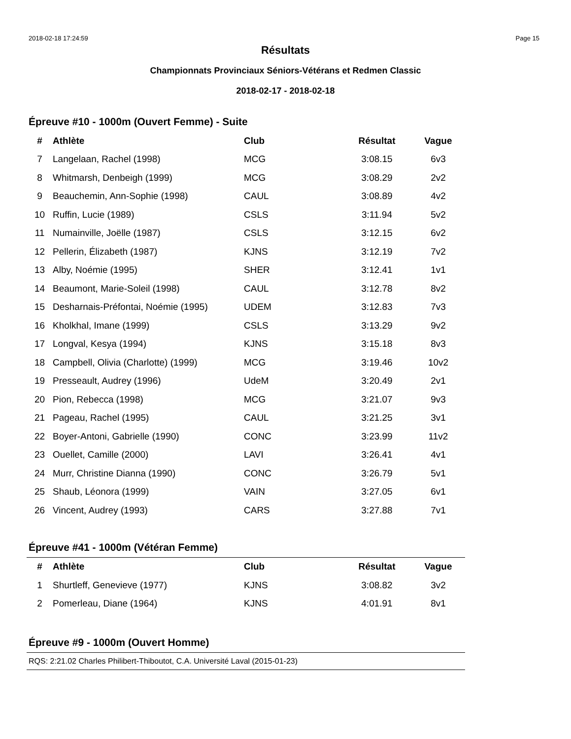2018-02-18 17:24:59 Page 15
Résultats
Championnats Provinciaux Séniors-Vétérans et Redmen Classic
2018-02-17 - 2018-02-18
Épreuve #10 - 1000m (Ouvert Femme) - Suite
| # | Athlète | Club | Résultat | Vague |
| --- | --- | --- | --- | --- |
| 7 | Langelaan, Rachel (1998) | MCG | 3:08.15 | 6v3 |
| 8 | Whitmarsh, Denbeigh (1999) | MCG | 3:08.29 | 2v2 |
| 9 | Beauchemin, Ann-Sophie (1998) | CAUL | 3:08.89 | 4v2 |
| 10 | Ruffin, Lucie (1989) | CSLS | 3:11.94 | 5v2 |
| 11 | Numainville, Joëlle (1987) | CSLS | 3:12.15 | 6v2 |
| 12 | Pellerin, Élizabeth (1987) | KJNS | 3:12.19 | 7v2 |
| 13 | Alby, Noémie (1995) | SHER | 3:12.41 | 1v1 |
| 14 | Beaumont, Marie-Soleil (1998) | CAUL | 3:12.78 | 8v2 |
| 15 | Desharnais-Préfontai, Noémie (1995) | UDEM | 3:12.83 | 7v3 |
| 16 | Kholkhal, Imane (1999) | CSLS | 3:13.29 | 9v2 |
| 17 | Longval, Kesya (1994) | KJNS | 3:15.18 | 8v3 |
| 18 | Campbell, Olivia (Charlotte) (1999) | MCG | 3:19.46 | 10v2 |
| 19 | Presseault, Audrey (1996) | UdeM | 3:20.49 | 2v1 |
| 20 | Pion, Rebecca (1998) | MCG | 3:21.07 | 9v3 |
| 21 | Pageau, Rachel (1995) | CAUL | 3:21.25 | 3v1 |
| 22 | Boyer-Antoni, Gabrielle (1990) | CONC | 3:23.99 | 11v2 |
| 23 | Ouellet, Camille (2000) | LAVI | 3:26.41 | 4v1 |
| 24 | Murr, Christine Dianna (1990) | CONC | 3:26.79 | 5v1 |
| 25 | Shaub, Léonora (1999) | VAIN | 3:27.05 | 6v1 |
| 26 | Vincent, Audrey (1993) | CARS | 3:27.88 | 7v1 |
Épreuve #41 - 1000m (Vétéran Femme)
| # | Athlète | Club | Résultat | Vague |
| --- | --- | --- | --- | --- |
| 1 | Shurtleff, Genevieve (1977) | KJNS | 3:08.82 | 3v2 |
| 2 | Pomerleau, Diane (1964) | KJNS | 4:01.91 | 8v1 |
Épreuve #9 - 1000m (Ouvert Homme)
RQS: 2:21.02 Charles Philibert-Thiboutot, C.A. Université Laval (2015-01-23)